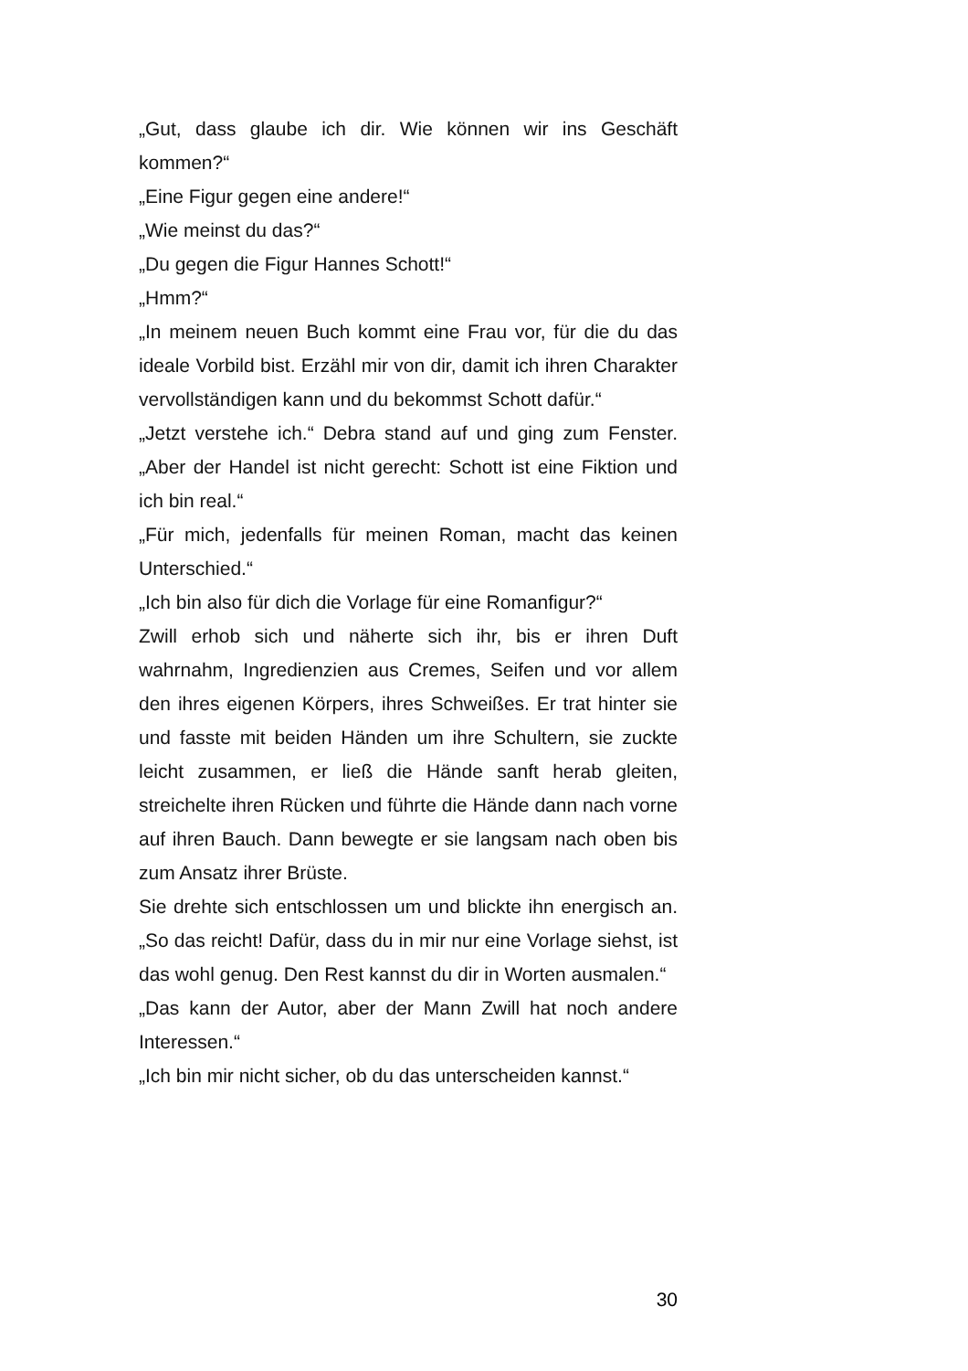„Gut, dass glaube ich dir. Wie können wir ins Geschäft kommen?“
„Eine Figur gegen eine andere!“
„Wie meinst du das?“
„Du gegen die Figur Hannes Schott!“
„Hmm?“
„In meinem neuen Buch kommt eine Frau vor, für die du das ideale Vorbild bist. Erzähl mir von dir, damit ich ihren Charakter vervollständigen kann und du bekommst Schott dafür.“
„Jetzt verstehe ich.“ Debra stand auf und ging zum Fenster. „Aber der Handel ist nicht gerecht: Schott ist eine Fiktion und ich bin real.“
„Für mich, jedenfalls für meinen Roman, macht das keinen Unterschied.“
„Ich bin also für dich die Vorlage für eine Romanfigur?“
Zwill erhob sich und näherte sich ihr, bis er ihren Duft wahrnahm, Ingredienzien aus Cremes, Seifen und vor allem den ihres eigenen Körpers, ihres Schweißes. Er trat hinter sie und fasste mit beiden Händen um ihre Schultern, sie zuckte leicht zusammen, er ließ die Hände sanft herab gleiten, streichelte ihren Rücken und führte die Hände dann nach vorne auf ihren Bauch. Dann bewegte er sie langsam nach oben bis zum Ansatz ihrer Brüste.
Sie drehte sich entschlossen um und blickte ihn energisch an. „So das reicht! Dafür, dass du in mir nur eine Vorlage siehst, ist das wohl genug. Den Rest kannst du dir in Worten ausmalen.“
„Das kann der Autor, aber der Mann Zwill hat noch andere Interessen.“
„Ich bin mir nicht sicher, ob du das unterscheiden kannst.“
30